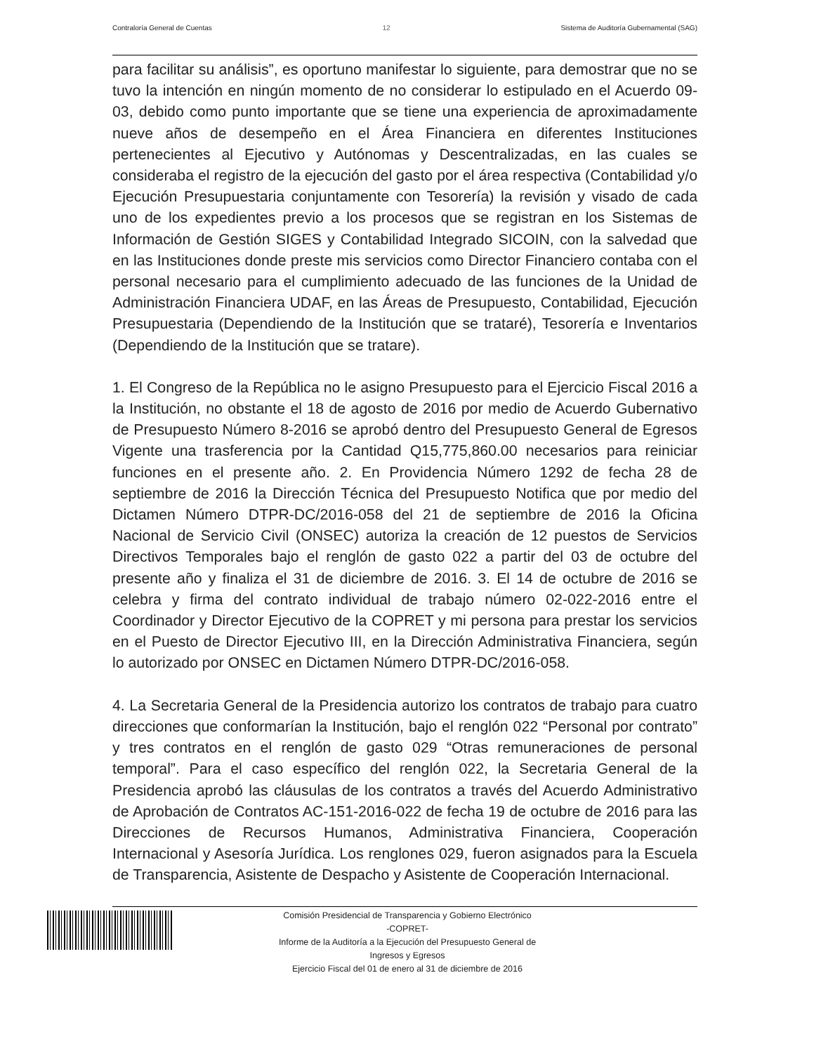Contraloría General de Cuentas 12 Sistema de Auditoría Gubernamental (SAG)
para facilitar su análisis”, es oportuno manifestar lo siguiente, para demostrar que no se tuvo la intención en ningún momento de no considerar lo estipulado en el Acuerdo 09-03, debido como punto importante que se tiene una experiencia de aproximadamente nueve años de desempeño en el Área Financiera en diferentes Instituciones pertenecientes al Ejecutivo y Autónomas y Descentralizadas, en las cuales se consideraba el registro de la ejecución del gasto por el área respectiva (Contabilidad y/o Ejecución Presupuestaria conjuntamente con Tesorería) la revisión y visado de cada uno de los expedientes previo a los procesos que se registran en los Sistemas de Información de Gestión SIGES y Contabilidad Integrado SICOIN, con la salvedad que en las Instituciones donde preste mis servicios como Director Financiero contaba con el personal necesario para el cumplimiento adecuado de las funciones de la Unidad de Administración Financiera UDAF, en las Áreas de Presupuesto, Contabilidad, Ejecución Presupuestaria (Dependiendo de la Institución que se trataré), Tesorería e Inventarios (Dependiendo de la Institución que se tratare).
1. El Congreso de la República no le asigno Presupuesto para el Ejercicio Fiscal 2016 a la Institución, no obstante el 18 de agosto de 2016 por medio de Acuerdo Gubernativo de Presupuesto Número 8-2016 se aprobó dentro del Presupuesto General de Egresos Vigente una trasferencia por la Cantidad Q15,775,860.00 necesarios para reiniciar funciones en el presente año. 2. En Providencia Número 1292 de fecha 28 de septiembre de 2016 la Dirección Técnica del Presupuesto Notifica que por medio del Dictamen Número DTPR-DC/2016-058 del 21 de septiembre de 2016 la Oficina Nacional de Servicio Civil (ONSEC) autoriza la creación de 12 puestos de Servicios Directivos Temporales bajo el renglón de gasto 022 a partir del 03 de octubre del presente año y finaliza el 31 de diciembre de 2016. 3. El 14 de octubre de 2016 se celebra y firma del contrato individual de trabajo número 02-022-2016 entre el Coordinador y Director Ejecutivo de la COPRET y mi persona para prestar los servicios en el Puesto de Director Ejecutivo III, en la Dirección Administrativa Financiera, según lo autorizado por ONSEC en Dictamen Número DTPR-DC/2016-058.
4. La Secretaria General de la Presidencia autorizo los contratos de trabajo para cuatro direcciones que conformarían la Institución, bajo el renglón 022 “Personal por contrato” y tres contratos en el renglón de gasto 029 “Otras remuneraciones de personal temporal”. Para el caso específico del renglón 022, la Secretaria General de la Presidencia aprobó las cláusulas de los contratos a través del Acuerdo Administrativo de Aprobación de Contratos AC-151-2016-022 de fecha 19 de octubre de 2016 para las Direcciones de Recursos Humanos, Administrativa Financiera, Cooperación Internacional y Asesoría Jurídica. Los renglones 029, fueron asignados para la Escuela de Transparencia, Asistente de Despacho y Asistente de Cooperación Internacional.
Comisión Presidencial de Transparencia y Gobierno Electrónico
-COPRET-
Informe de la Auditoría a la Ejecución del Presupuesto General de
Ingresos y Egresos
Ejercicio Fiscal del 01 de enero al 31 de diciembre de 2016